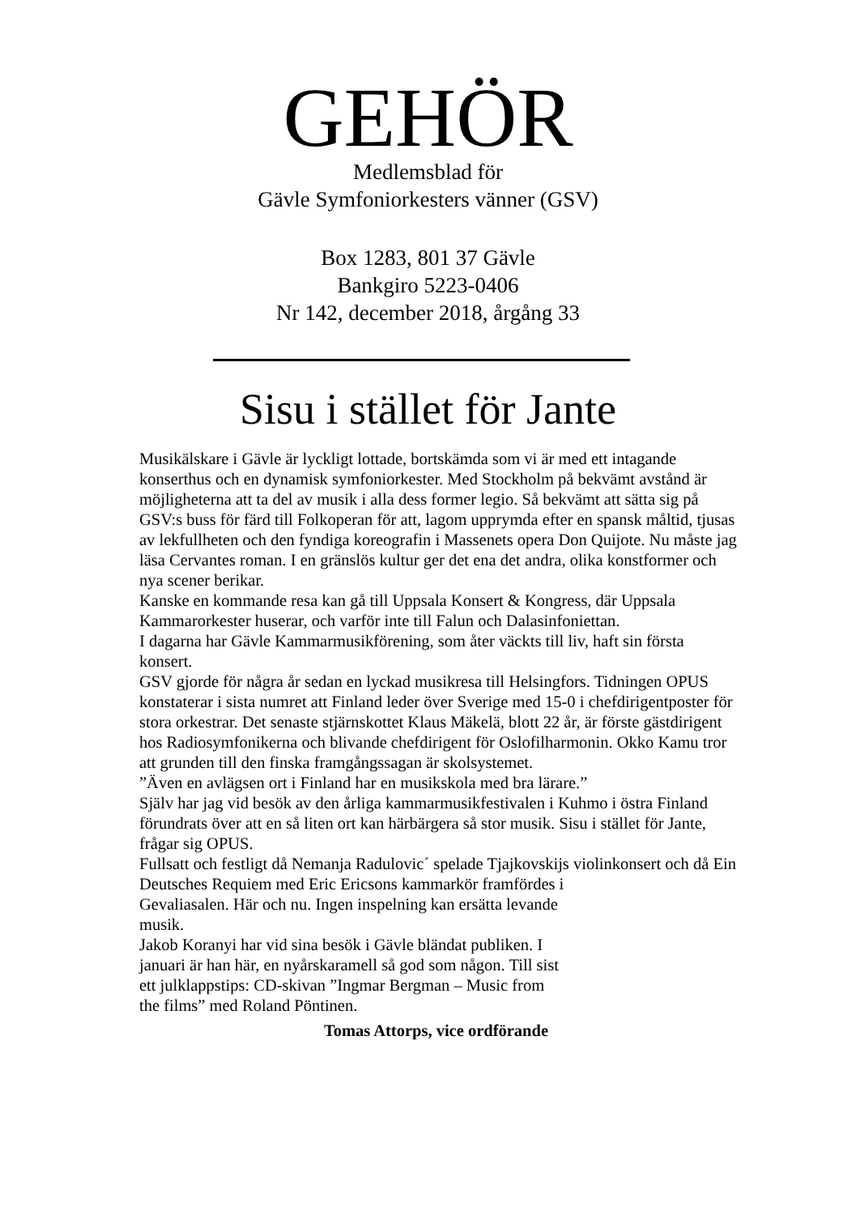GEHÖR
Medlemsblad för
Gävle Symfoniorkesters vänner (GSV)
Box 1283, 801 37 Gävle
Bankgiro 5223-0406
Nr 142, december 2018, årgång 33
Sisu i stället för Jante
Musikälskare i Gävle är lyckligt lottade, bortskämda som vi är med ett intagande konserthus och en dynamisk symfoniorkester. Med Stockholm på bekvämt avstånd är möjligheterna att ta del av musik i alla dess former legio. Så bekvämt att sätta sig på GSV:s buss för färd till Folkoperan för att, lagom upprymda efter en spansk måltid, tjusas av lekfullheten och den fyndiga koreografin i Massenets opera Don Quijote. Nu måste jag läsa Cervantes roman. I en gränslös kultur ger det ena det andra, olika konstformer och nya scener berikar.
Kanske en kommande resa kan gå till Uppsala Konsert & Kongress, där Uppsala Kammarorkester huserar, och varför inte till Falun och Dalasinfoniettan.
I dagarna har Gävle Kammarmusikförening, som åter väckts till liv, haft sin första konsert.
GSV gjorde för några år sedan en lyckad musikresa till Helsingfors. Tidningen OPUS konstaterar i sista numret att Finland leder över Sverige med 15-0 i chefdirigentposter för stora orkestrar. Det senaste stjärnskottet Klaus Mäkelä, blott 22 år, är förste gästdirigent hos Radiosymfonikerna och blivande chefdirigent för Oslofilharmonin. Okko Kamu tror att grunden till den finska framgångssagan är skolsystemet.
”Även en avlägsen ort i Finland har en musikskola med bra lärare.”
Själv har jag vid besök av den årliga kammarmusikfestivalen i Kuhmo i östra Finland förundrats över att en så liten ort kan härbärgera så stor musik. Sisu i stället för Jante, frågar sig OPUS.
Fullsatt och festligt då Nemanja Radulovic´ spelade Tjajkovskijs violinkonsert och då Ein Deutsches Requiem med Eric Ericsons kammarkör framfördes i
Gevaliasalen. Här och nu. Ingen inspelning kan ersätta levande musik.
Jakob Koranyi har vid sina besök i Gävle bländat publiken. I januari är han här, en nyårskaramell så god som någon. Till sist ett julklappstips: CD-skivan ”Ingmar Bergman – Music from the films” med Roland Pöntinen.
Tomas Attorps, vice ordförande